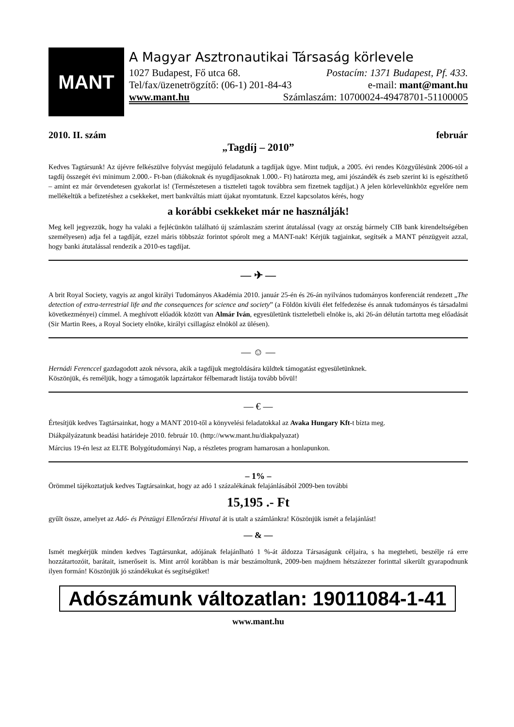MANT
A Magyar Asztronautikai Társaság körlevele
1027 Budapest, Fő utca 68. Postacím: 1371 Budapest, Pf. 433.
Tel/fax/üzenetrögzítő: (06-1) 201-84-43 e-mail: mant@mant.hu
www.mant.hu Számlaszám: 10700024-49478701-51100005
2010. II. szám február
„Tagdíj – 2010”
Kedves Tagtársunk! Az újévre felkészülve folyvást megújuló feladatunk a tagdíjak ügye. Mint tudjuk, a 2005. évi rendes Közgyűlésünk 2006-tól a tagdíj összegét évi minimum 2.000.- Ft-ban (diákoknak és nyugdíjasoknak 1.000.- Ft) határozta meg, ami jószándék és zseb szerint ki is egészíthető – amint ez már örvendetesen gyakorlat is! (Természetesen a tiszteleti tagok továbbra sem fizetnek tagdíjat.) A jelen körlevelünkhöz egyelőre nem mellékeltük a befizetéshez a csekkeket, mert bankváltás miatt újakat nyomtatunk. Ezzel kapcsolatos kérés, hogy
a korábbi csekkeket már ne használják!
Meg kell jegyezzük, hogy ha valaki a fejlécünkön található új számlaszám szerint átutalással (vagy az ország bármely CIB bank kirendeltségében személyesen) adja fel a tagdíját, ezzel máris többszáz forintot spórolt meg a MANT-nak! Kérjük tagjainkat, segítsék a MANT pénzügyeit azzal, hogy banki átutalással rendezik a 2010-es tagdíjat.
— ✈ —
A brit Royal Society, vagyis az angol királyi Tudományos Akadémia 2010. január 25-én és 26-án nyilvános tudományos konferenciát rendezett „The detection of extra-terrestrial life and the consequences for science and society” (a Földön kívüli élet felfedezése és annak tudományos és társadalmi következményei) címmel. A meghívott előadók között van Almár Iván, egyesületünk tiszteletbeli elnöke is, aki 26-án délután tartotta meg előadását (Sir Martin Rees, a Royal Society elnöke, királyi csillagász elnököl az ülésen).
— ☺ —
Hernádi Ferenccel gazdagodott azok névsora, akik a tagdíjuk megtoldására küldtek támogatást egyesületünknek.
Köszönjük, és reméljük, hogy a támogatók lapzártakor félbemaradt listája tovább bővül!
— € —
Értesítjük kedves Tagtársainkat, hogy a MANT 2010-től a könyvelési feladatokkal az Avaka Hungary Kft-t bízta meg.
Diákpályázatunk beadási határideje 2010. február 10. (http://www.mant.hu/diakpalyazat)
Március 19-én lesz az ELTE Bolygótudományi Nap, a részletes program hamarosan a honlapunkon.
– 1% –
Örömmel tájékoztatjuk kedves Tagtársainkat, hogy az adó 1 százalékának felajánlásából 2009-ben további
15,195 .- Ft
gyűlt össze, amelyet az Adó- és Pénzügyi Ellenőrzési Hivatal át is utalt a számlánkra! Köszönjük ismét a felajánlást!
— & —
Ismét megkérjük minden kedves Tagtársunkat, adójának felajánlható 1 %-át áldozza Társaságunk céljaira, s ha megteheti, beszélje rá erre hozzátartozóit, barátait, ismerőseit is. Mint arról korábban is már beszámoltunk, 2009-ben majdnem hétszázezer forinttal sikerült gyarapodnunk ilyen formán! Köszönjük jó szándékukat és segítségüket!
Adószámunk változatlan: 19011084-1-41
www.mant.hu